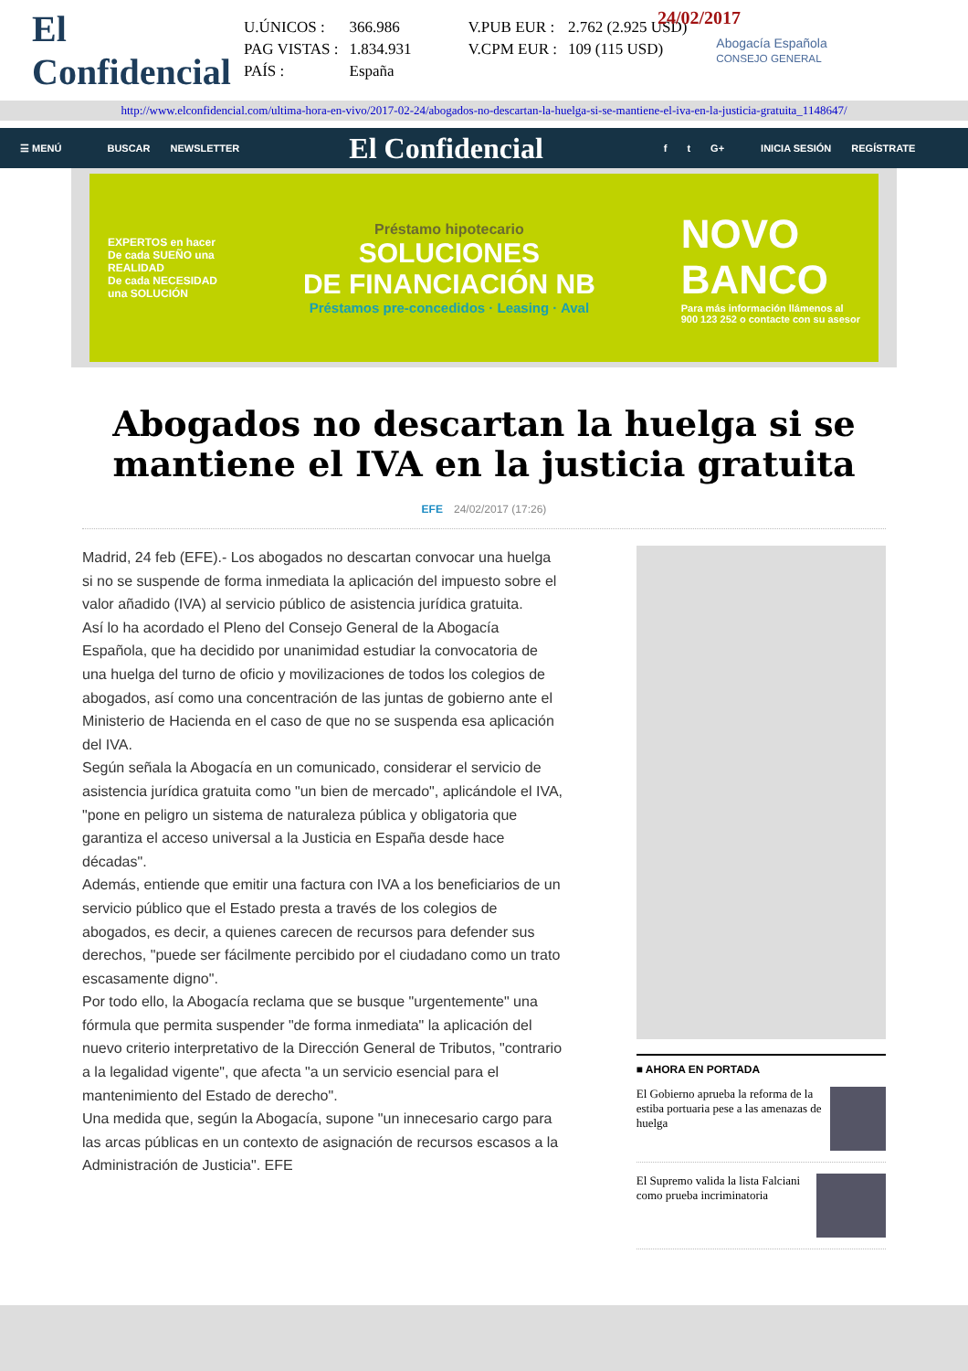24/02/2017
El Confidencial
| U.ÚNICOS : | 366.986 | V.PUB EUR : | 2.762 (2.925 USD) |
| PAG VISTAS : | 1.834.931 | V.CPM EUR : | 109 (115 USD) |
| PAÍS : | España | | |
Abogacía Española
CONSEJO GENERAL
http://www.elconfidencial.com/ultima-hora-en-vivo/2017-02-24/abogados-no-descartan-la-huelga-si-se-mantiene-el-iva-en-la-justicia-gratuita_1148647/
☰ MENÚ BUSCAR NEWSLETTER El Confidencial f t G+ INICIA SESIÓN REGÍSTRATE
EXPERTOS en hacer
De cada SUEÑO una
REALIDAD
De cada NECESIDAD
una SOLUCIÓN
Préstamo hipotecario
SOLUCIONES
DE FINANCIACIÓN NB
Préstamos pre-concedidos · Leasing · Aval
NOVO
BANCO
Para más información llámenos al
900 123 252 o contacte con su asesor
Abogados no descartan la huelga si se mantiene el IVA en la justicia gratuita
EFE 24/02/2017 (17:26)
Madrid, 24 feb (EFE).- Los abogados no descartan convocar una huelga si no se suspende de forma inmediata la aplicación del impuesto sobre el valor añadido (IVA) al servicio público de asistencia jurídica gratuita.
Así lo ha acordado el Pleno del Consejo General de la Abogacía Española, que ha decidido por unanimidad estudiar la convocatoria de una huelga del turno de oficio y movilizaciones de todos los colegios de abogados, así como una concentración de las juntas de gobierno ante el Ministerio de Hacienda en el caso de que no se suspenda esa aplicación del IVA.
Según señala la Abogacía en un comunicado, considerar el servicio de asistencia jurídica gratuita como "un bien de mercado", aplicándole el IVA, "pone en peligro un sistema de naturaleza pública y obligatoria que garantiza el acceso universal a la Justicia en España desde hace décadas".
Además, entiende que emitir una factura con IVA a los beneficiarios de un servicio público que el Estado presta a través de los colegios de abogados, es decir, a quienes carecen de recursos para defender sus derechos, "puede ser fácilmente percibido por el ciudadano como un trato escasamente digno".
Por todo ello, la Abogacía reclama que se busque "urgentemente" una fórmula que permita suspender "de forma inmediata" la aplicación del nuevo criterio interpretativo de la Dirección General de Tributos, "contrario a la legalidad vigente", que afecta "a un servicio esencial para el mantenimiento del Estado de derecho".
Una medida que, según la Abogacía, supone "un innecesario cargo para las arcas públicas en un contexto de asignación de recursos escasos a la Administración de Justicia". EFE
■ AHORA EN PORTADA
El Gobierno aprueba la reforma de la estiba portuaria pese a las amenazas de huelga
El Supremo valida la lista Falciani como prueba incriminatoria